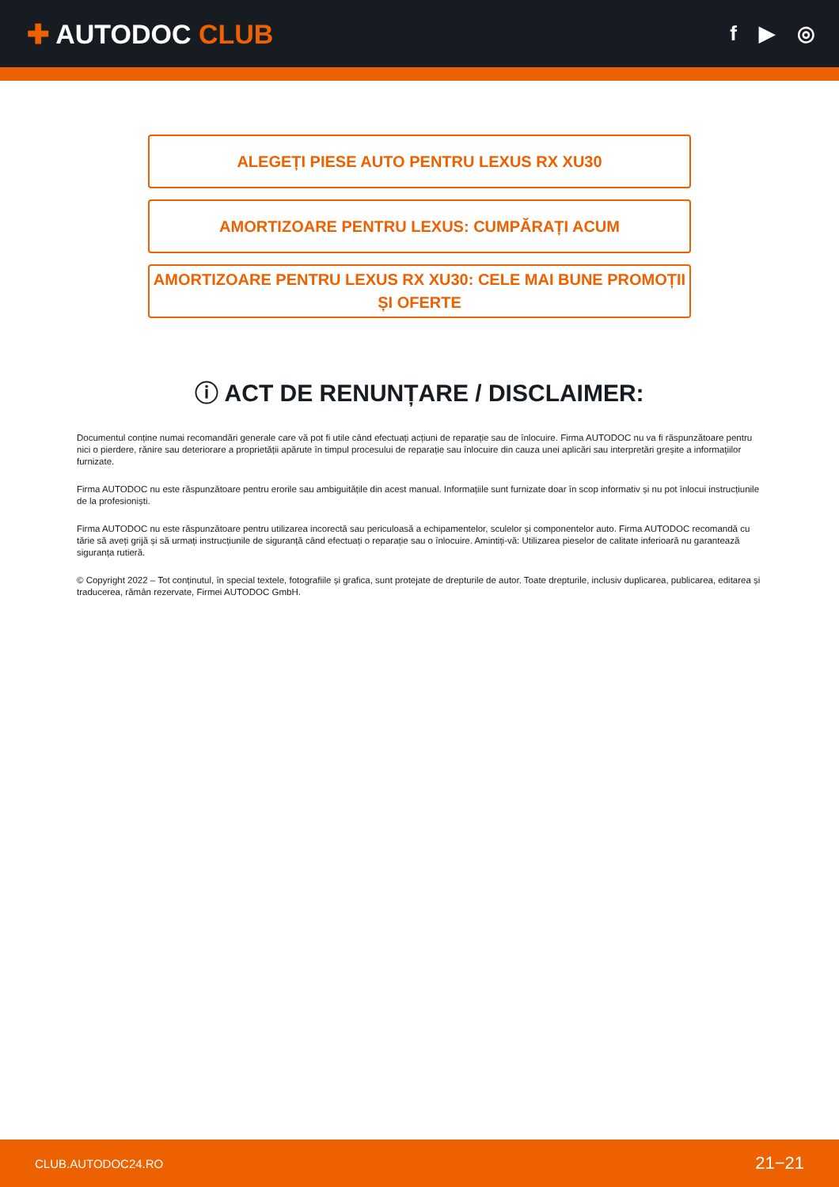✚ AUTODOC CLUB
f ▶ ◎
ALEGEȚI PIESE AUTO PENTRU LEXUS RX XU30
AMORTIZOARE PENTRU LEXUS: CUMPĂRAȚI ACUM
AMORTIZOARE PENTRU LEXUS RX XU30: CELE MAI BUNE PROMOȚII ȘI OFERTE
ⓘ ACT DE RENUNȚARE / DISCLAIMER:
Documentul conține numai recomandări generale care vă pot fi utile când efectuați acțiuni de reparație sau de înlocuire. Firma AUTODOC nu va fi răspunzătoare pentru nici o pierdere, rănire sau deteriorare a proprietății apărute în timpul procesului de reparație sau înlocuire din cauza unei aplicări sau interpretări greșite a informațiilor furnizate.
Firma AUTODOC nu este răspunzătoare pentru erorile sau ambiguitățile din acest manual. Informațiile sunt furnizate doar în scop informativ și nu pot înlocui instrucțiunile de la profesioniști.
Firma AUTODOC nu este răspunzătoare pentru utilizarea incorectă sau periculoasă a echipamentelor, sculelor și componentelor auto. Firma AUTODOC recomandă cu tărie să aveți grijă și să urmați instrucțiunile de siguranță când efectuați o reparație sau o înlocuire. Amintiți-vă: Utilizarea pieselor de calitate inferioară nu garantează siguranța rutieră.
© Copyright 2022 – Tot conținutul, în special textele, fotografiile și grafica, sunt protejate de drepturile de autor. Toate drepturile, inclusiv duplicarea, publicarea, editarea și traducerea, rămân rezervate, Firmei AUTODOC GmbH.
CLUB.AUTODOC24.RO 21−21